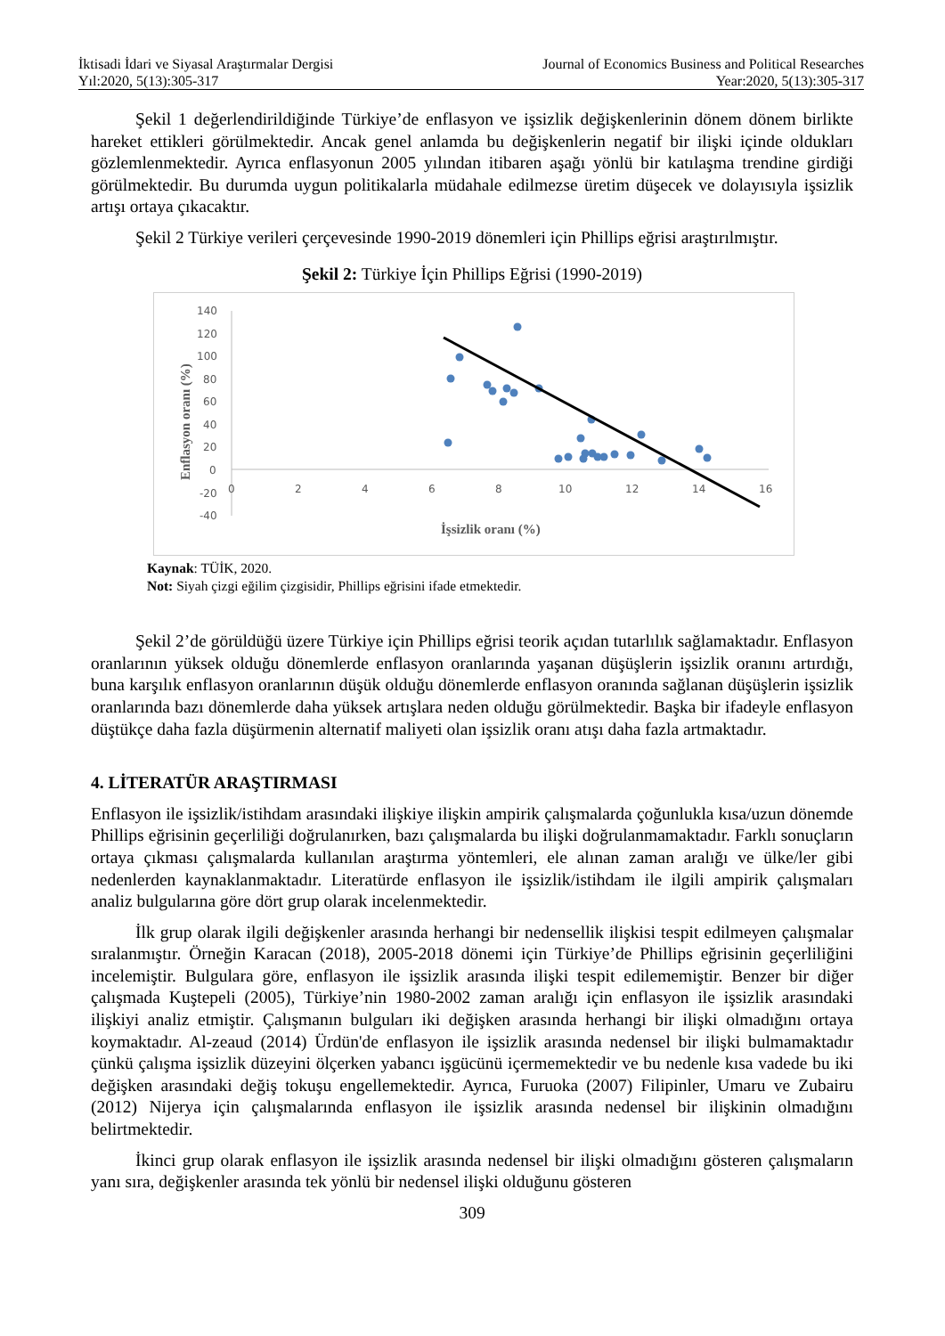İktisadi İdari ve Siyasal Araştırmalar Dergisi
Yıl:2020, 5(13):305-317
Journal of Economics Business and Political Researches
Year:2020, 5(13):305-317
Şekil 1 değerlendirildiğinde Türkiye’de enflasyon ve işsizlik değişkenlerinin dönem dönem birlikte hareket ettikleri görülmektedir. Ancak genel anlamda bu değişkenlerin negatif bir ilişki içinde oldukları gözlemlenmektedir. Ayrıca enflasyonun 2005 yılından itibaren aşağı yönlü bir katılaşma trendine girdiği görülmektedir. Bu durumda uygun politikalarla müdahale edilmezse üretim düşecek ve dolayısıyla işsizlik artışı ortaya çıkacaktır.
Şekil 2 Türkiye verileri çerçevesinde 1990-2019 dönemleri için Phillips eğrisi araştırılmıştır.
Şekil 2: Türkiye İçin Phillips Eğrisi (1990-2019)
140
120
100
80
60
40
20
0
-20
-40
0
2
4
6
8
10
12
14
16
Enflasyon oranı (%)
İşsizlik oranı (%)
Kaynak: TÜİK, 2020.
Not: Siyah çizgi eğilim çizgisidir, Phillips eğrisini ifade etmektedir.
Şekil 2’de görüldüğü üzere Türkiye için Phillips eğrisi teorik açıdan tutarlılık sağlamaktadır. Enflasyon oranlarının yüksek olduğu dönemlerde enflasyon oranlarında yaşanan düşüşlerin işsizlik oranını artırdığı, buna karşılık enflasyon oranlarının düşük olduğu dönemlerde enflasyon oranında sağlanan düşüşlerin işsizlik oranlarında bazı dönemlerde daha yüksek artışlara neden olduğu görülmektedir. Başka bir ifadeyle enflasyon düştükçe daha fazla düşürmenin alternatif maliyeti olan işsizlik oranı atışı daha fazla artmaktadır.
4. LİTERATÜR ARAŞTIRMASI
Enflasyon ile işsizlik/istihdam arasındaki ilişkiye ilişkin ampirik çalışmalarda çoğunlukla kısa/uzun dönemde Phillips eğrisinin geçerliliği doğrulanırken, bazı çalışmalarda bu ilişki doğrulanmamaktadır. Farklı sonuçların ortaya çıkması çalışmalarda kullanılan araştırma yöntemleri, ele alınan zaman aralığı ve ülke/ler gibi nedenlerden kaynaklanmaktadır. Literatürde enflasyon ile işsizlik/istihdam ile ilgili ampirik çalışmaları analiz bulgularına göre dört grup olarak incelenmektedir.
İlk grup olarak ilgili değişkenler arasında herhangi bir nedensellik ilişkisi tespit edilmeyen çalışmalar sıralanmıştır. Örneğin Karacan (2018), 2005-2018 dönemi için Türkiye’de Phillips eğrisinin geçerliliğini incelemiştir. Bulgulara göre, enflasyon ile işsizlik arasında ilişki tespit edilememiştir. Benzer bir diğer çalışmada Kuştepeli (2005), Türkiye’nin 1980-2002 zaman aralığı için enflasyon ile işsizlik arasındaki ilişkiyi analiz etmiştir. Çalışmanın bulguları iki değişken arasında herhangi bir ilişki olmadığını ortaya koymaktadır. Al-zeaud (2014) Ürdün'de enflasyon ile işsizlik arasında nedensel bir ilişki bulmamaktadır çünkü çalışma işsizlik düzeyini ölçerken yabancı işgücünü içermemektedir ve bu nedenle kısa vadede bu iki değişken arasındaki değiş tokuşu engellemektedir. Ayrıca, Furuoka (2007) Filipinler, Umaru ve Zubairu (2012) Nijerya için çalışmalarında enflasyon ile işsizlik arasında nedensel bir ilişkinin olmadığını belirtmektedir.
İkinci grup olarak enflasyon ile işsizlik arasında nedensel bir ilişki olmadığını gösteren çalışmaların yanı sıra, değişkenler arasında tek yönlü bir nedensel ilişki olduğunu gösteren
309